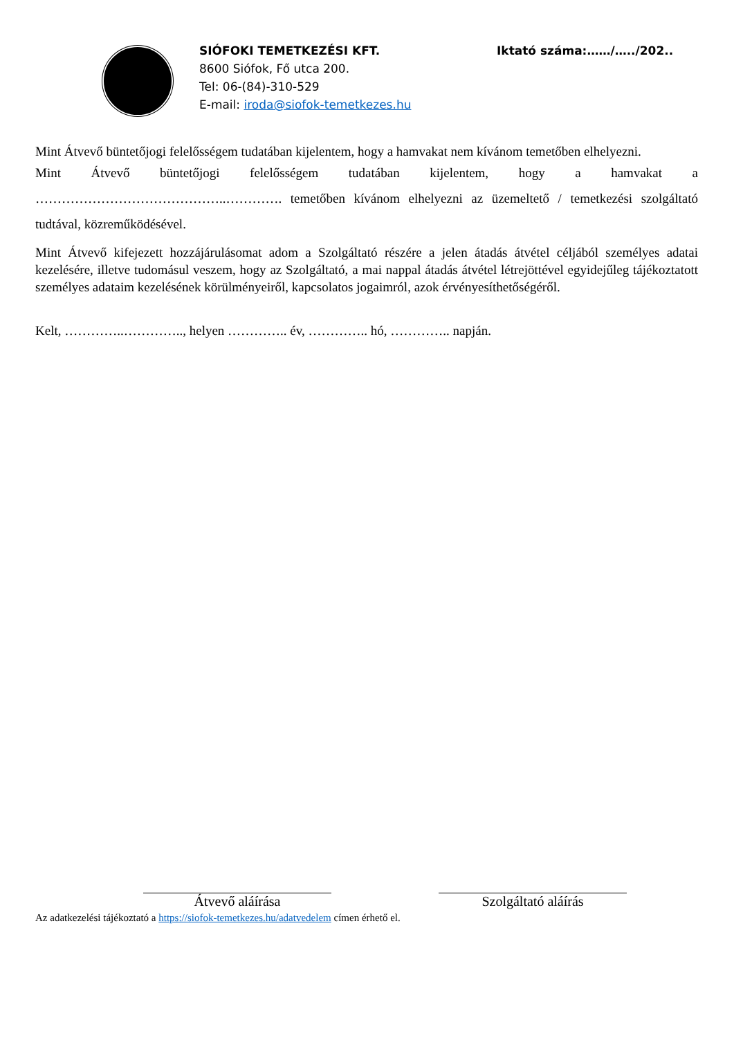SIÓFOKI TEMETKEZÉSI KFT.
8600 Siófok, Fő utca 200.
Tel: 06-(84)-310-529
E-mail: iroda@siofok-temetkezes.hu
Iktató száma:……/…../202..
Mint Átvevő büntetőjogi felelősségem tudatában kijelentem, hogy a hamvakat nem kívánom temetőben elhelyezni.
Mint Átvevő büntetőjogi felelősségem tudatában kijelentem, hogy a hamvakat a ……………………………………..…………. temetőben kívánom elhelyezni az üzemeltető / temetkezési szolgáltató tudtával, közreműködésével.
Mint Átvevő kifejezett hozzájárulásomat adom a Szolgáltató részére a jelen átadás átvétel céljából személyes adatai kezelésére, illetve tudomásul veszem, hogy az Szolgáltató, a mai nappal átadás átvétel létrejöttével egyidejűleg tájékoztatott személyes adataim kezelésének körülményeiről, kapcsolatos jogaimról, azok érvényesíthetőségéről.
Kelt, …………..………….., helyen ………….. év, ………….. hó, ………….. napján.
Átvevő aláírása Szolgáltató aláírás
Az adatkezelési tájékoztató a https://siofok-temetkezes.hu/adatvedelem címen érhető el.